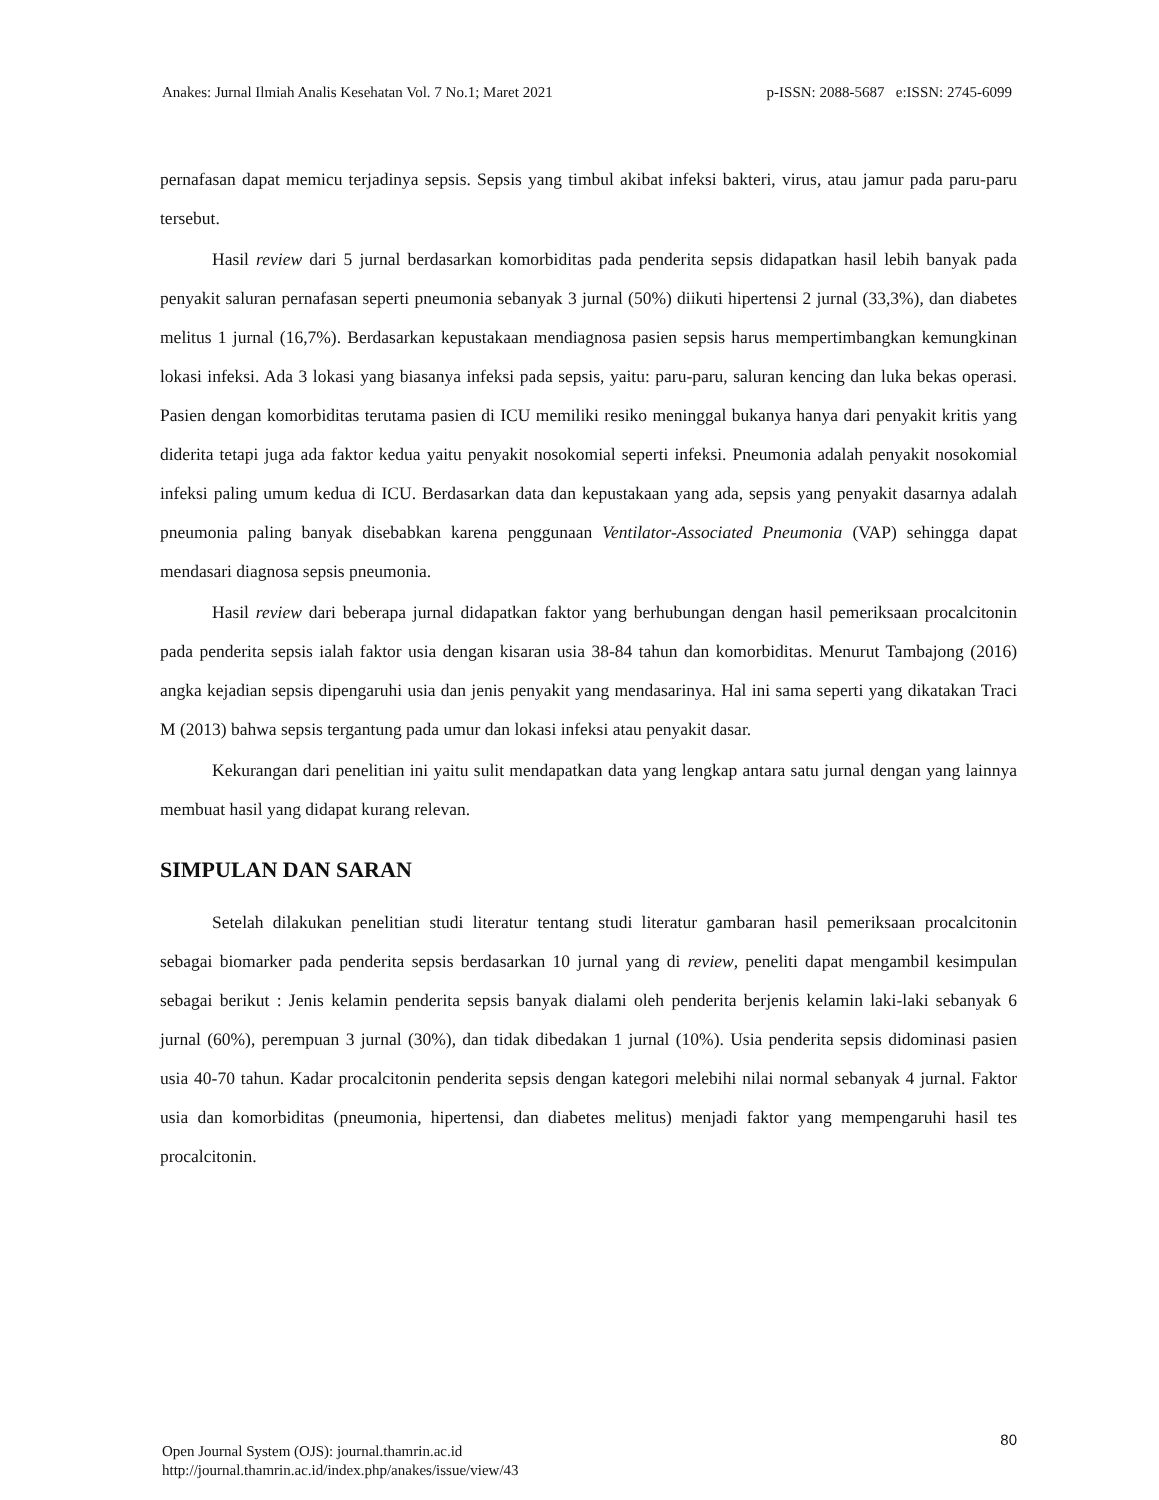Anakes: Jurnal Ilmiah Analis Kesehatan Vol. 7 No.1; Maret 2021 p-ISSN: 2088-5687 e:ISSN: 2745-6099
pernafasan dapat memicu terjadinya sepsis. Sepsis yang timbul akibat infeksi bakteri, virus, atau jamur pada paru-paru tersebut.
Hasil review dari 5 jurnal berdasarkan komorbiditas pada penderita sepsis didapatkan hasil lebih banyak pada penyakit saluran pernafasan seperti pneumonia sebanyak 3 jurnal (50%) diikuti hipertensi 2 jurnal (33,3%), dan diabetes melitus 1 jurnal (16,7%). Berdasarkan kepustakaan mendiagnosa pasien sepsis harus mempertimbangkan kemungkinan lokasi infeksi. Ada 3 lokasi yang biasanya infeksi pada sepsis, yaitu: paru-paru, saluran kencing dan luka bekas operasi. Pasien dengan komorbiditas terutama pasien di ICU memiliki resiko meninggal bukanya hanya dari penyakit kritis yang diderita tetapi juga ada faktor kedua yaitu penyakit nosokomial seperti infeksi. Pneumonia adalah penyakit nosokomial infeksi paling umum kedua di ICU. Berdasarkan data dan kepustakaan yang ada, sepsis yang penyakit dasarnya adalah pneumonia paling banyak disebabkan karena penggunaan Ventilator-Associated Pneumonia (VAP) sehingga dapat mendasari diagnosa sepsis pneumonia.
Hasil review dari beberapa jurnal didapatkan faktor yang berhubungan dengan hasil pemeriksaan procalcitonin pada penderita sepsis ialah faktor usia dengan kisaran usia 38-84 tahun dan komorbiditas. Menurut Tambajong (2016) angka kejadian sepsis dipengaruhi usia dan jenis penyakit yang mendasarinya. Hal ini sama seperti yang dikatakan Traci M (2013) bahwa sepsis tergantung pada umur dan lokasi infeksi atau penyakit dasar.
Kekurangan dari penelitian ini yaitu sulit mendapatkan data yang lengkap antara satu jurnal dengan yang lainnya membuat hasil yang didapat kurang relevan.
SIMPULAN DAN SARAN
Setelah dilakukan penelitian studi literatur tentang studi literatur gambaran hasil pemeriksaan procalcitonin sebagai biomarker pada penderita sepsis berdasarkan 10 jurnal yang di review, peneliti dapat mengambil kesimpulan sebagai berikut : Jenis kelamin penderita sepsis banyak dialami oleh penderita berjenis kelamin laki-laki sebanyak 6 jurnal (60%), perempuan 3 jurnal (30%), dan tidak dibedakan 1 jurnal (10%). Usia penderita sepsis didominasi pasien usia 40-70 tahun. Kadar procalcitonin penderita sepsis dengan kategori melebihi nilai normal sebanyak 4 jurnal. Faktor usia dan komorbiditas (pneumonia, hipertensi, dan diabetes melitus) menjadi faktor yang mempengaruhi hasil tes procalcitonin.
Open Journal System (OJS): journal.thamrin.ac.id
http://journal.thamrin.ac.id/index.php/anakes/issue/view/43
80